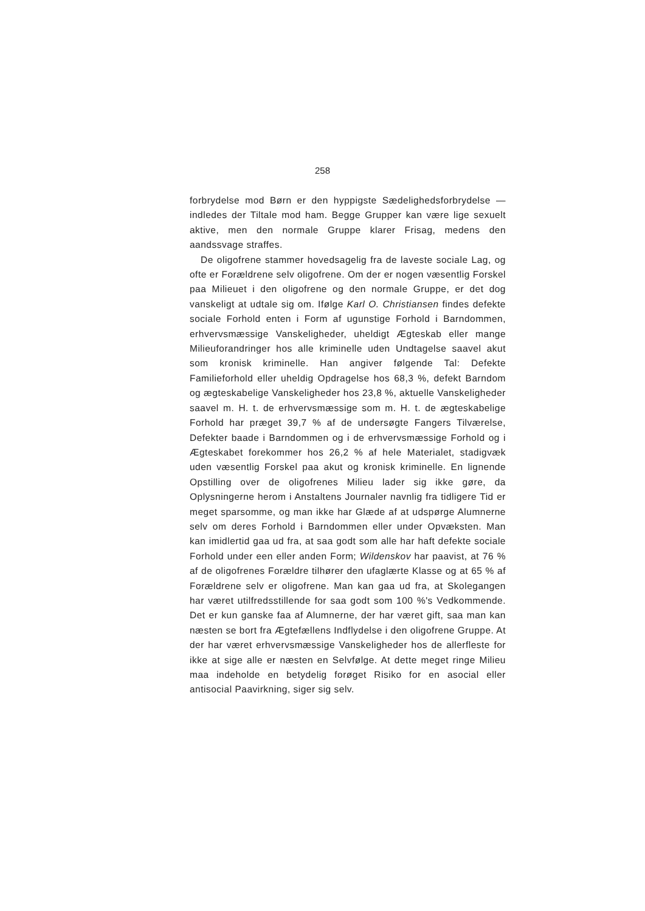258
forbrydelse mod Børn er den hyppigste Sædelighedsforbrydelse — indledes der Tiltale mod ham. Begge Grupper kan være lige sexuelt aktive, men den normale Gruppe klarer Frisag, medens den aandssvage straffes.
De oligofrene stammer hovedsagelig fra de laveste sociale Lag, og ofte er Forældrene selv oligofrene. Om der er nogen væsentlig Forskel paa Milieuet i den oligofrene og den normale Gruppe, er det dog vanskeligt at udtale sig om. Ifølge Karl O. Christiansen findes defekte sociale Forhold enten i Form af ugunstige Forhold i Barndommen, erhvervsmæssige Vanskeligheder, uheldigt Ægteskab eller mange Milieuforandringer hos alle kriminelle uden Undtagelse saavel akut som kronisk kriminelle. Han angiver følgende Tal: Defekte Familieforhold eller uheldig Opdragelse hos 68,3 %, defekt Barndom og ægteskabelige Vanskeligheder hos 23,8 %, aktuelle Vanskeligheder saavel m. H. t. de erhvervsmæssige som m. H. t. de ægteskabelige Forhold har præget 39,7 % af de undersøgte Fangers Tilværelse, Defekter baade i Barndommen og i de erhvervsmæssige Forhold og i Ægteskabet forekommer hos 26,2 % af hele Materialet, stadigvæk uden væsentlig Forskel paa akut og kronisk kriminelle. En lignende Opstilling over de oligofrenes Milieu lader sig ikke gøre, da Oplysningerne herom i Anstaltens Journaler navnlig fra tidligere Tid er meget sparsomme, og man ikke har Glæde af at udspørge Alumnerne selv om deres Forhold i Barndommen eller under Opvæksten. Man kan imidlertid gaa ud fra, at saa godt som alle har haft defekte sociale Forhold under een eller anden Form; Wildenskov har paavist, at 76 % af de oligofrenes Forældre tilhører den ufaglærte Klasse og at 65 % af Forældrene selv er oligofrene. Man kan gaa ud fra, at Skolegangen har været utilfredsstillende for saa godt som 100 %'s Vedkommende. Det er kun ganske faa af Alumnerne, der har været gift, saa man kan næsten se bort fra Ægtefællens Indflydelse i den oligofrene Gruppe. At der har været erhvervsmæssige Vanskeligheder hos de allerfleste for ikke at sige alle er næsten en Selvfølge. At dette meget ringe Milieu maa indeholde en betydelig forøget Risiko for en asocial eller antisocial Paavirkning, siger sig selv.